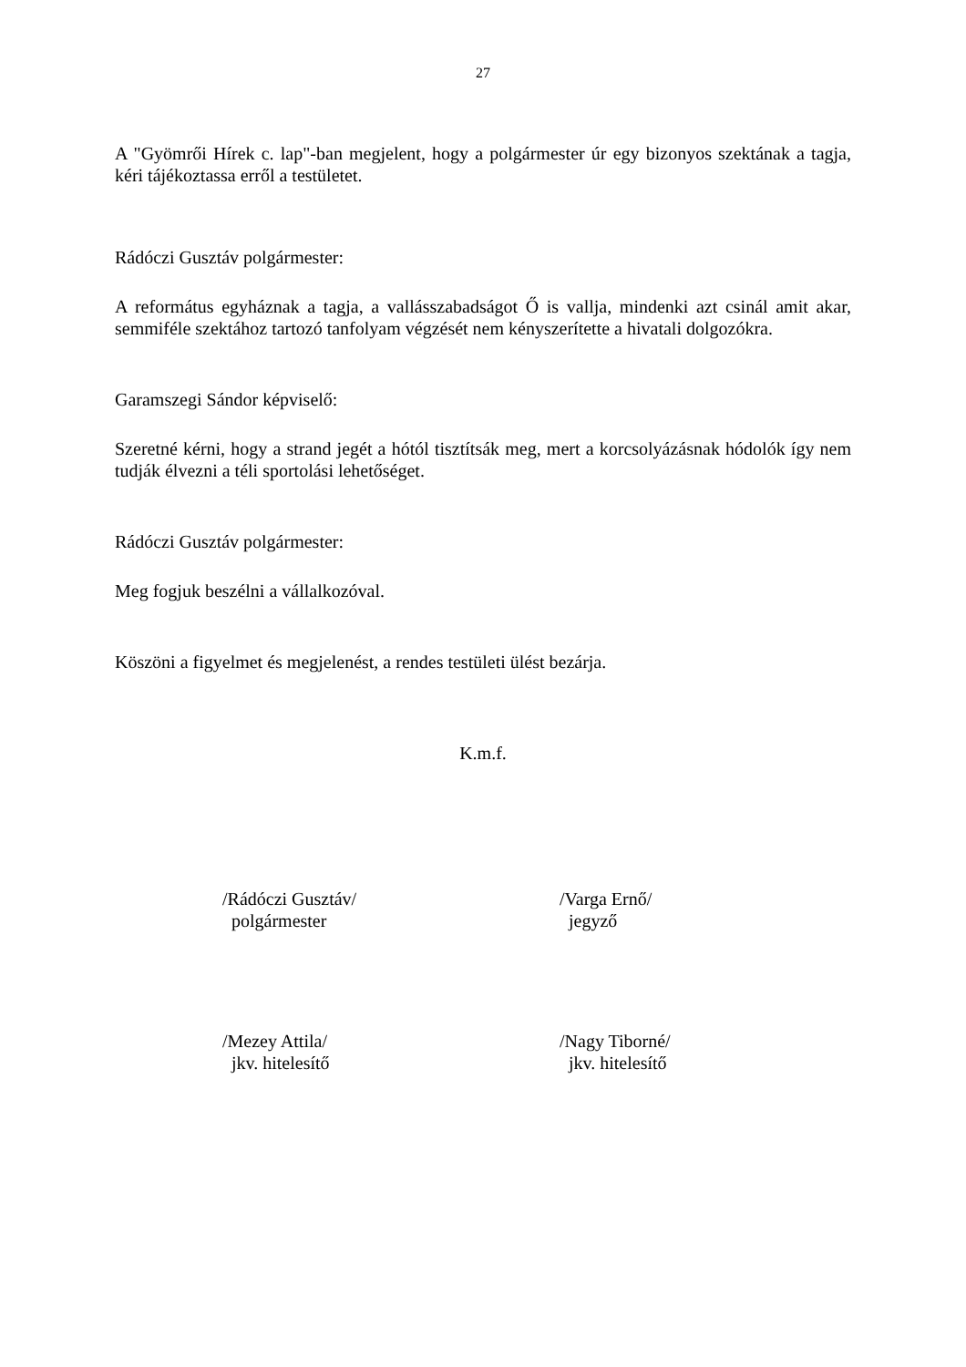27
A "Gyömrői Hírek c. lap"-ban megjelent, hogy a polgármester úr egy bizonyos szektának a tagja, kéri tájékoztassa erről a testületet.
Rádóczi Gusztáv polgármester:
A református egyháznak a tagja, a vallásszabadságot Ő is vallja, mindenki azt csinál amit akar, semmiféle szektához tartozó tanfolyam végzését nem kényszerítette a hivatali dolgozókra.
Garamszegi Sándor képviselő:
Szeretné kérni, hogy a strand jegét a hótól tisztítsák meg, mert a korcsolyázásnak hódolók így nem tudják élvezni a téli sportolási lehetőséget.
Rádóczi Gusztáv polgármester:
Meg fogjuk beszélni a vállalkozóval.
Köszöni a figyelmet és megjelenést, a rendes testületi ülést bezárja.
K.m.f.
/Rádóczi Gusztáv/
polgármester
/Varga Ernő/
jegyző
/Mezey Attila/
jkv. hitelesítő
/Nagy Tiborné/
jkv. hitelesítő